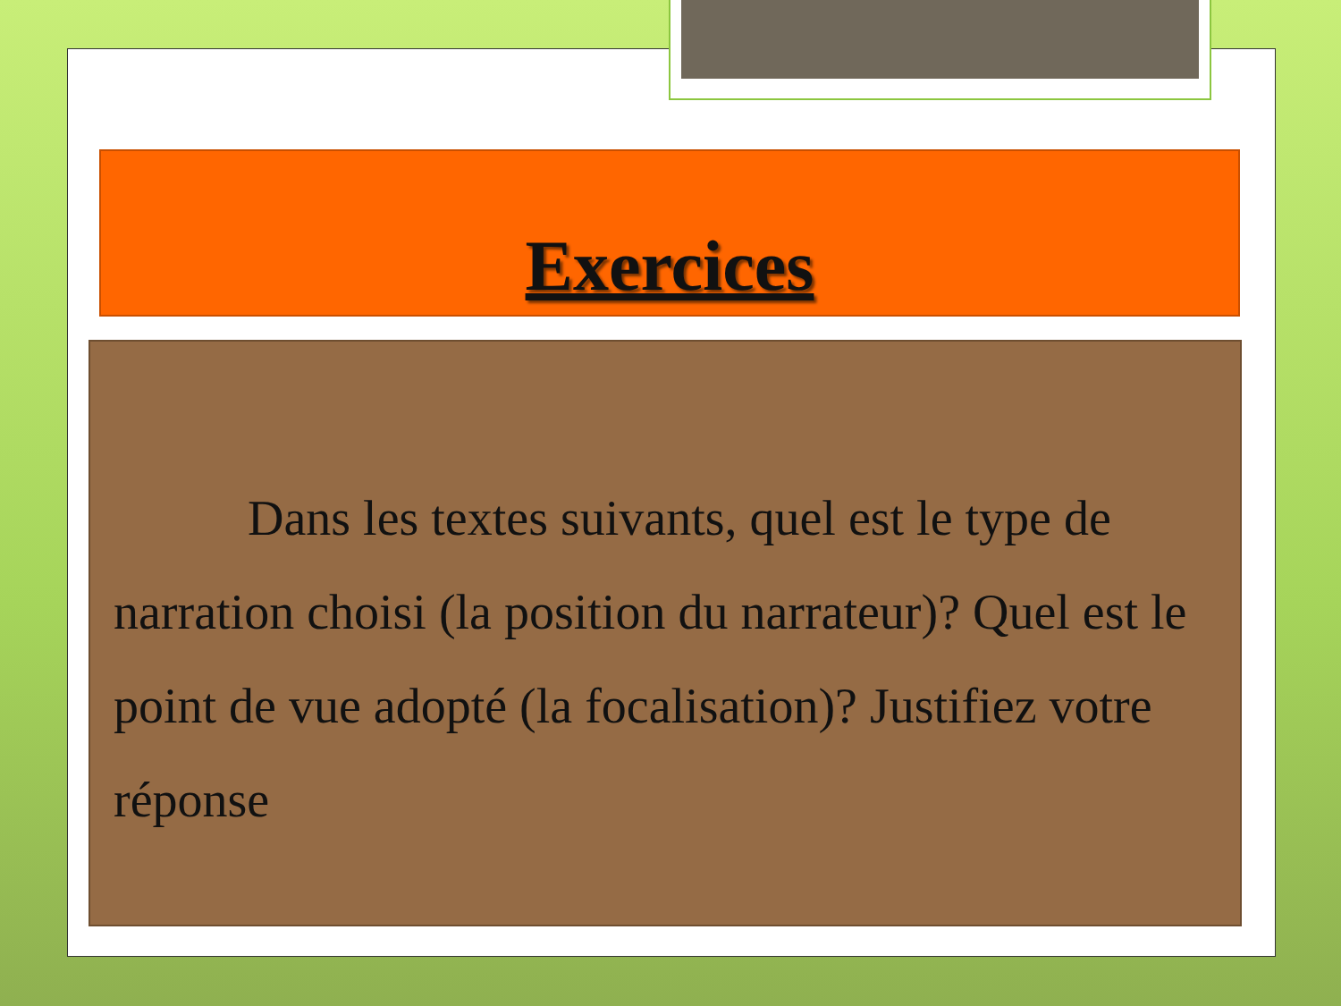Exercices
Dans les textes suivants, quel est le type de narration choisi (la position du narrateur)? Quel est le point de vue adopté (la focalisation)? Justifiez votre réponse